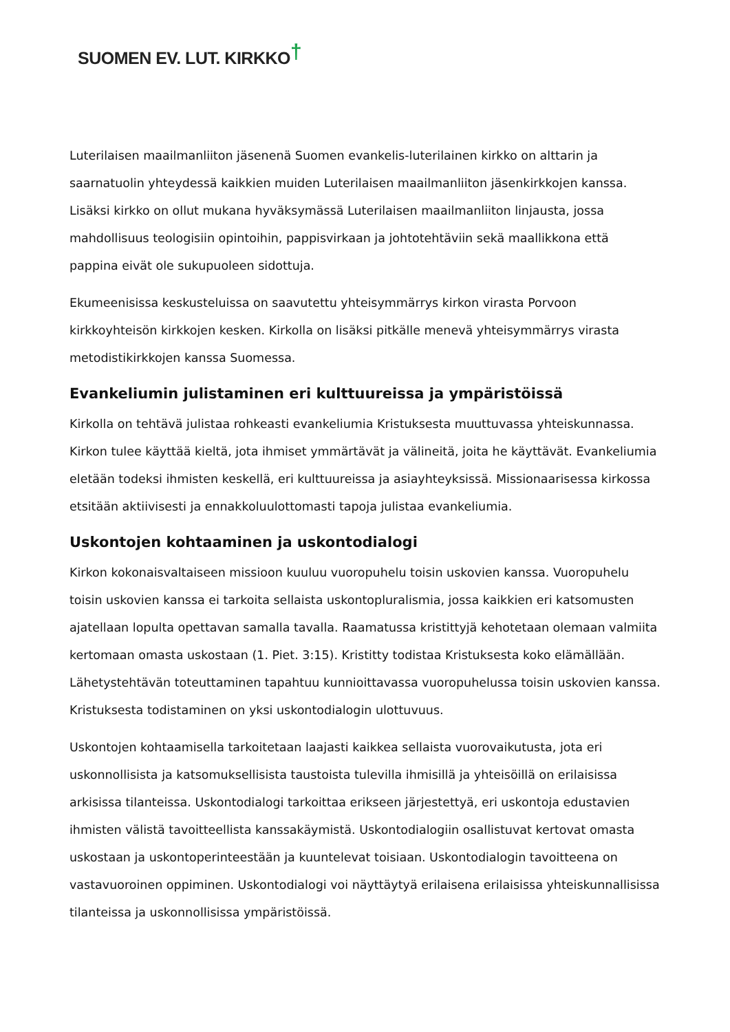SUOMEN EV. LUT. KIRKKO†
Luterilaisen maailmanliiton jäsenenä Suomen evankelis-luterilainen kirkko on alttarin ja saarnatuolin yhteydessä kaikkien muiden Luterilaisen maailmanliiton jäsenkirkkojen kanssa. Lisäksi kirkko on ollut mukana hyväksymässä Luterilaisen maailmanliiton linjausta, jossa mahdollisuus teologisiin opintoihin, pappisvirkaan ja johtotehtäviin sekä maallikkona että pappina eivät ole sukupuoleen sidottuja.
Ekumeenisissa keskusteluissa on saavutettu yhteisymmärrys kirkon virasta Porvoon kirkkoyhteisön kirkkojen kesken. Kirkolla on lisäksi pitkälle menevä yhteisymmärrys virasta metodistikirkkojen kanssa Suomessa.
Evankeliumin julistaminen eri kulttuureissa ja ympäristöissä
Kirkolla on tehtävä julistaa rohkeasti evankeliumia Kristuksesta muuttuvassa yhteiskunnassa. Kirkon tulee käyttää kieltä, jota ihmiset ymmärtävät ja välineitä, joita he käyttävät. Evankeliumia eletään todeksi ihmisten keskellä, eri kulttuureissa ja asiayhteyksissä. Missionaarisessa kirkossa etsitään aktiivisesti ja ennakkoluulottomasti tapoja julistaa evankeliumia.
Uskontojen kohtaaminen ja uskontodialogi
Kirkon kokonaisvaltaiseen missioon kuuluu vuoropuhelu toisin uskovien kanssa. Vuoropuhelu toisin uskovien kanssa ei tarkoita sellaista uskontopluralismia, jossa kaikkien eri katsomusten ajatellaan lopulta opettavan samalla tavalla. Raamatussa kristittyjä kehotetaan olemaan valmiita kertomaan omasta uskostaan (1. Piet. 3:15). Kristitty todistaa Kristuksesta koko elämällään. Lähetystehtävän toteuttaminen tapahtuu kunnioittavassa vuoropuhelussa toisin uskovien kanssa. Kristuksesta todistaminen on yksi uskontodialogin ulottuvuus.
Uskontojen kohtaamisella tarkoitetaan laajasti kaikkea sellaista vuorovaikutusta, jota eri uskonnollisista ja katsomuksellisista taustoista tulevilla ihmisillä ja yhteisöillä on erilaisissa arkisissa tilanteissa. Uskontodialogi tarkoittaa erikseen järjestettyä, eri uskontoja edustavien ihmisten välistä tavoitteellista kanssakäymistä. Uskontodialogiin osallistuvat kertovat omasta uskostaan ja uskontoperinteestään ja kuuntelevat toisiaan. Uskontodialogin tavoitteena on vastavuoroinen oppiminen. Uskontodialogi voi näyttäytyä erilaisena erilaisissa yhteiskunnallisissa tilanteissa ja uskonnollisissa ympäristöissä.